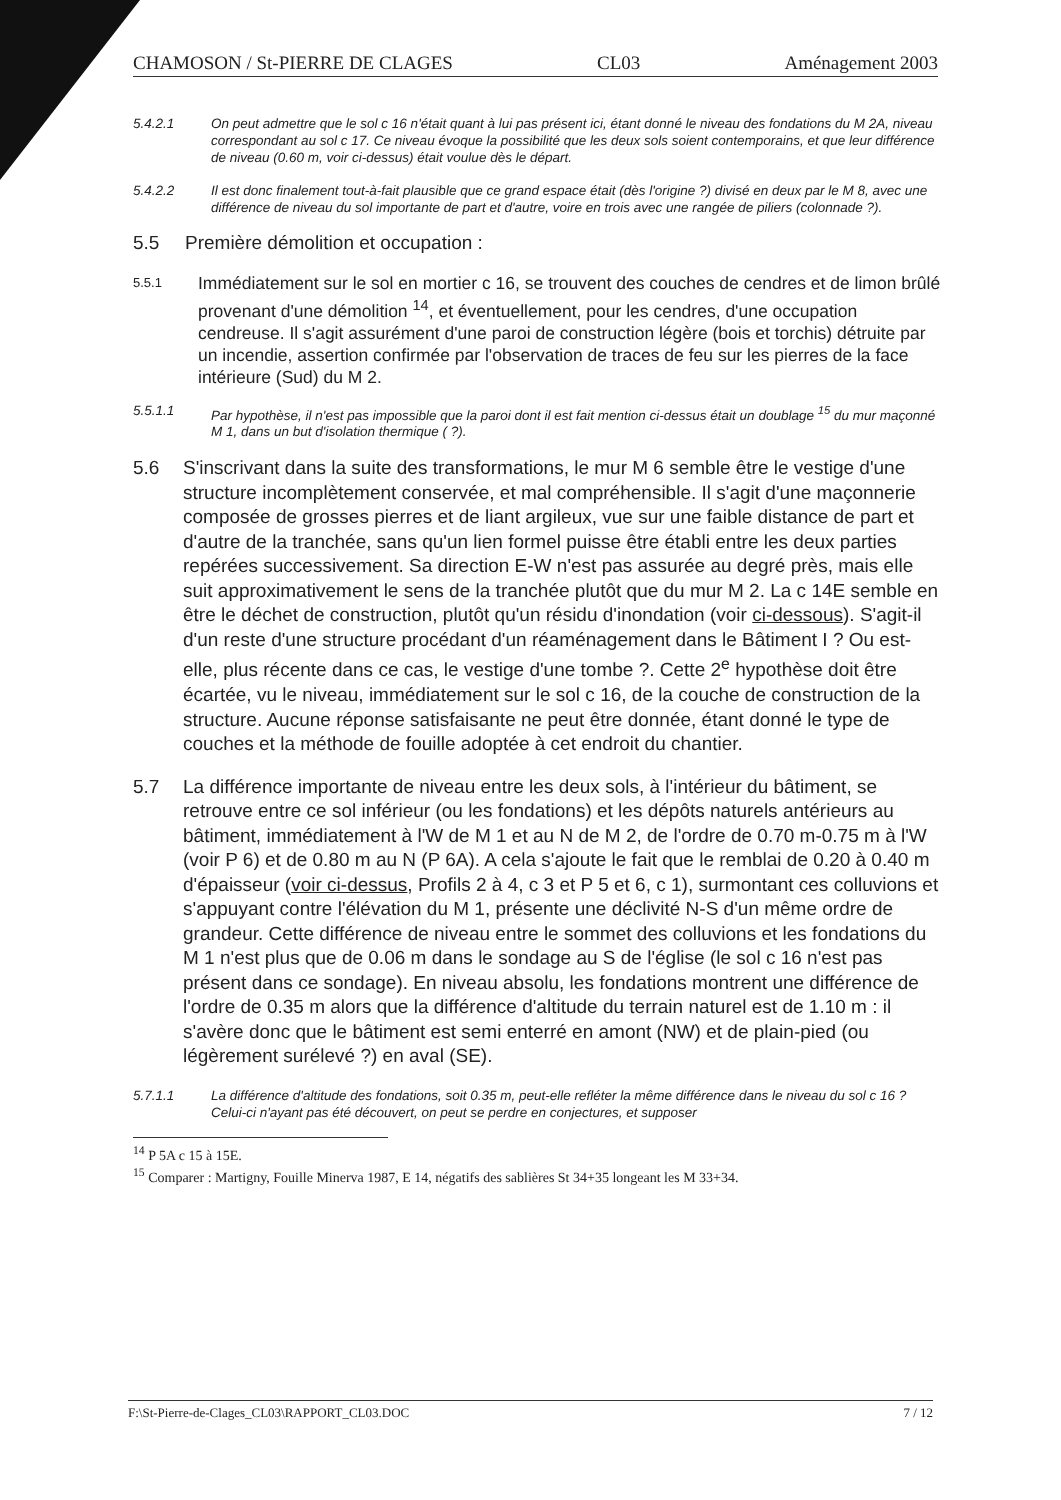CHAMOSON / St-PIERRE DE CLAGES CL03 Aménagement 2003
5.4.2.1 On peut admettre que le sol c 16 n'était quant à lui pas présent ici, étant donné le niveau des fondations du M 2A, niveau correspondant au sol c 17. Ce niveau évoque la possibilité que les deux sols soient contemporains, et que leur différence de niveau (0.60 m, voir ci-dessus) était voulue dès le départ.
5.4.2.2 Il est donc finalement tout-à-fait plausible que ce grand espace était (dès l'origine ?) divisé en deux par le M 8, avec une différence de niveau du sol importante de part et d'autre, voire en trois avec une rangée de piliers (colonnade ?).
5.5 Première démolition et occupation :
5.5.1 Immédiatement sur le sol en mortier c 16, se trouvent des couches de cendres et de limon brûlé provenant d'une démolition <sup>14</sup>, et éventuellement, pour les cendres, d'une occupation cendreuse. Il s'agit assurément d'une paroi de construction légère (bois et torchis) détruite par un incendie, assertion confirmée par l'observation de traces de feu sur les pierres de la face intérieure (Sud) du M 2.
5.5.1.1 Par hypothèse, il n'est pas impossible que la paroi dont il est fait mention ci-dessus était un doublage <sup>15</sup> du mur maçonné M 1, dans un but d'isolation thermique ( ?).
5.6 S'inscrivant dans la suite des transformations, le mur M 6 semble être le vestige d'une structure incomplètement conservée, et mal compréhensible. Il s'agit d'une maçonnerie composée de grosses pierres et de liant argileux, vue sur une faible distance de part et d'autre de la tranchée, sans qu'un lien formel puisse être établi entre les deux parties repérées successivement. Sa direction E-W n'est pas assurée au degré près, mais elle suit approximativement le sens de la tranchée plutôt que du mur M 2. La c 14E semble en être le déchet de construction, plutôt qu'un résidu d'inondation (voir ci-dessous). S'agit-il d'un reste d'une structure procédant d'un réaménagement dans le Bâtiment I ? Ou est-elle, plus récente dans ce cas, le vestige d'une tombe ?. Cette 2<sup>e</sup> hypothèse doit être écartée, vu le niveau, immédiatement sur le sol c 16, de la couche de construction de la structure. Aucune réponse satisfaisante ne peut être donnée, étant donné le type de couches et la méthode de fouille adoptée à cet endroit du chantier.
5.7 La différence importante de niveau entre les deux sols, à l'intérieur du bâtiment, se retrouve entre ce sol inférieur (ou les fondations) et les dépôts naturels antérieurs au bâtiment, immédiatement à l'W de M 1 et au N de M 2, de l'ordre de 0.70 m-0.75 m à l'W (voir P 6) et de 0.80 m au N (P 6A). A cela s'ajoute le fait que le remblai de 0.20 à 0.40 m d'épaisseur (voir ci-dessus, Profils 2 à 4, c 3 et P 5 et 6, c 1), surmontant ces colluvions et s'appuyant contre l'élévation du M 1, présente une déclivité N-S d'un même ordre de grandeur. Cette différence de niveau entre le sommet des colluvions et les fondations du M 1 n'est plus que de 0.06 m dans le sondage au S de l'église (le sol c 16 n'est pas présent dans ce sondage). En niveau absolu, les fondations montrent une différence de l'ordre de 0.35 m alors que la différence d'altitude du terrain naturel est de 1.10 m : il s'avère donc que le bâtiment est semi enterré en amont (NW) et de plain-pied (ou légèrement surélevé ?) en aval (SE).
5.7.1.1 La différence d'altitude des fondations, soit 0.35 m, peut-elle refléter la même différence dans le niveau du sol c 16 ? Celui-ci n'ayant pas été découvert, on peut se perdre en conjectures, et supposer
<sup>14</sup> P 5A c 15 à 15E.
<sup>15</sup> Comparer : Martigny, Fouille Minerva 1987, E 14, négatifs des sablières St 34+35 longeant les M 33+34.
F:\St-Pierre-de-Clages_CL03\RAPPORT_CL03.DOC 7 / 12